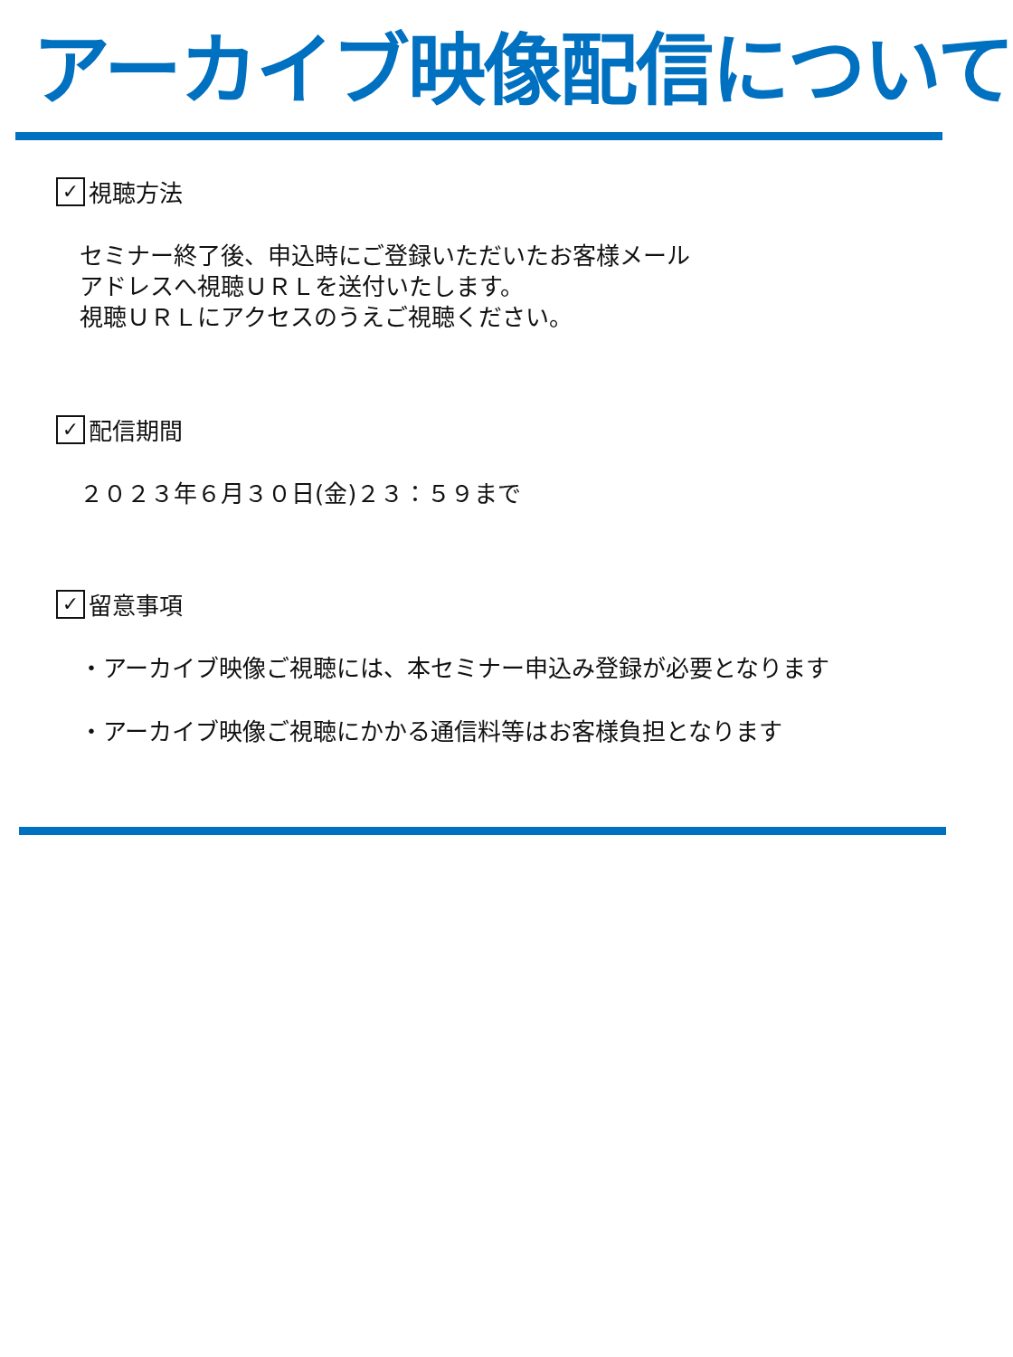アーカイブ映像配信について
✓ 視聴方法
セミナー終了後、申込時にご登録いただいたお客様メール
アドレスへ視聴ＵＲＬを送付いたします。
視聴ＵＲＬにアクセスのうえご視聴ください。
✓ 配信期間
２０２３年６月３０日(金)２３：５９まで
✓ 留意事項
・アーカイブ映像ご視聴には、本セミナー申込み登録が必要となります
・アーカイブ映像ご視聴にかかる通信料等はお客様負担となります